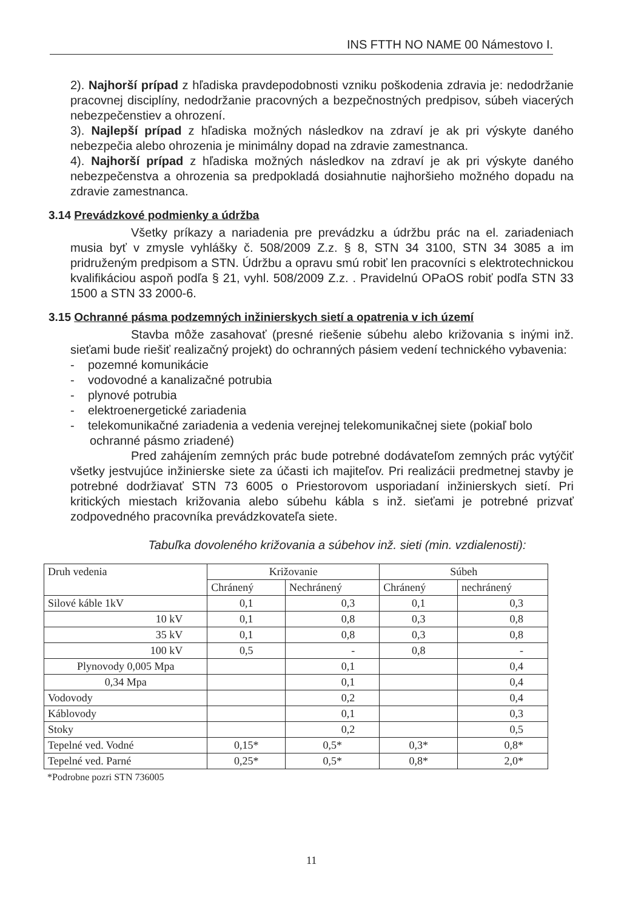INS FTTH NO NAME 00 Námestovo I.
2). Najhorší prípad z hľadiska pravdepodobnosti vzniku poškodenia zdravia je: nedodržanie pracovnej disciplíny, nedodržanie pracovných a bezpečnostných predpisov, súbeh viacerých nebezpečenstiev a ohrození.
3). Najlepší prípad z hľadiska možných následkov na zdraví je ak pri výskyte daného nebezpečia alebo ohrozenia je minimálny dopad na zdravie zamestnanca.
4). Najhorší prípad z hľadiska možných následkov na zdraví je ak pri výskyte daného nebezpečenstva a ohrozenia sa predpokladá dosiahnutie najhoršieho možného dopadu na zdravie zamestnanca.
3.14 Prevádzkové podmienky a údržba
Všetky príkazy a nariadenia pre prevádzku a údržbu prác na el. zariadeniach musia byť v zmysle vyhlášky č. 508/2009 Z.z. § 8, STN 34 3100, STN 34 3085 a im pridruženým predpisom a STN. Údržbu a opravu smú robiť len pracovníci s elektrotechnickou kvalifikáciou aspoň podľa § 21, vyhl. 508/2009 Z.z. . Pravidelnú OPaOS robiť podľa STN 33 1500 a STN 33 2000-6.
3.15 Ochranné pásma podzemných inžinierskych sietí a opatrenia v ich území
Stavba môže zasahovať (presné riešenie súbehu alebo križovania s inými inž. sieťami bude riešiť realizačný projekt) do ochranných pásiem vedení technického vybavenia:
- pozemné komunikácie
- vodovodné a kanalizačné potrubia
- plynové potrubia
- elektroenergetické zariadenia
- telekomunikačné zariadenia a vedenia verejnej telekomunikačnej siete (pokiaľ bolo ochranné pásmo zriadené)
Pred zahájením zemných prác bude potrebné dodávateľom zemných prác vytýčiť všetky jestvujúce inžinierske siete za účasti ich majiteľov. Pri realizácii predmetnej stavby je potrebné dodržiavať STN 73 6005 o Priestorovom usporiadaní inžinierskych sietí. Pri kritických miestach križovania alebo súbehu kábla s inž. sieťami je potrebné prizvať zodpovedného pracovníka prevádzkovateľa siete.
Tabuľka dovoleného križovania a súbehov inž. sieti (min. vzdialenosti):
| Druh vedenia | Križovanie | | Súbeh | |
| | Chránený | Nechránený | Chránený | nechránený |
| Silové káble 1kV | 0,1 | 0,3 | 0,1 | 0,3 |
| 10 kV | 0,1 | 0,8 | 0,3 | 0,8 |
| 35 kV | 0,1 | 0,8 | 0,3 | 0,8 |
| 100 kV | 0,5 | - | 0,8 | - |
| Plynovody 0,005 Mpa | | 0,1 | | 0,4 |
| 0,34 Mpa | | 0,1 | | 0,4 |
| Vodovody | | 0,2 | | 0,4 |
| Káblovody | | 0,1 | | 0,3 |
| Stoky | | 0,2 | | 0,5 |
| Tepelné ved. Vodné | 0,15* | 0,5* | 0,3* | 0,8* |
| Tepelné ved. Parné | 0,25* | 0,5* | 0,8* | 2,0* |
*Podrobne pozri STN 736005
11